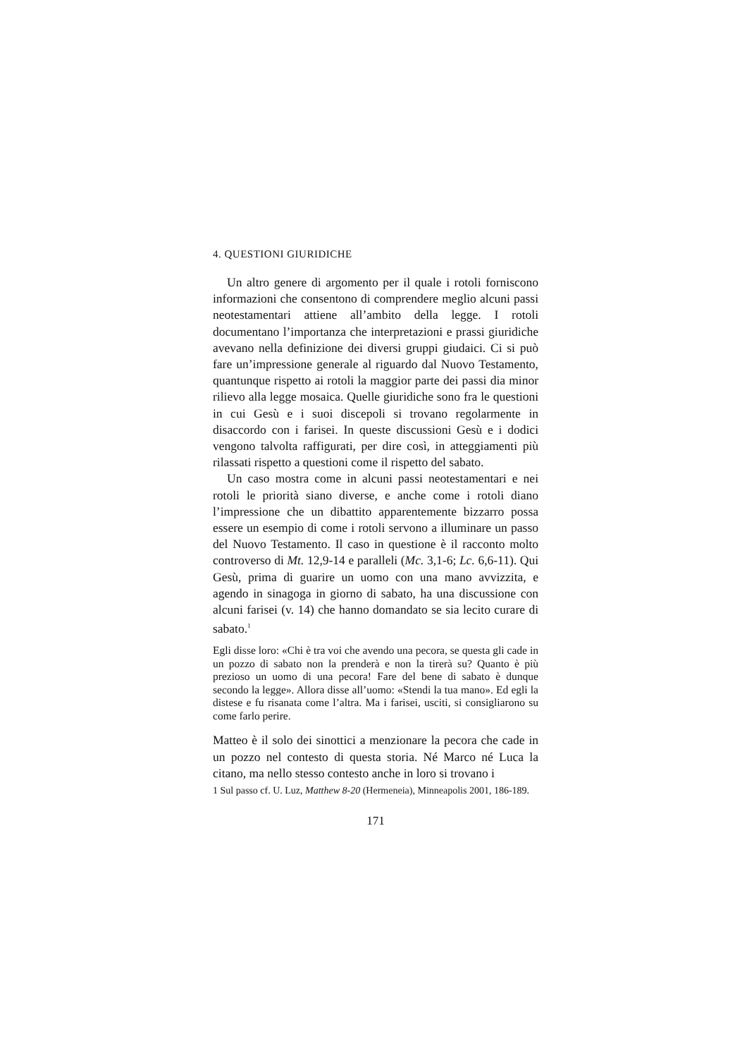4. QUESTIONI GIURIDICHE
Un altro genere di argomento per il quale i rotoli forniscono informazioni che consentono di comprendere meglio alcuni passi neotestamentari attiene all’ambito della legge. I rotoli documentano l’importanza che interpretazioni e prassi giuridiche avevano nella definizione dei diversi gruppi giudaici. Ci si può fare un’impressione generale al riguardo dal Nuovo Testamento, quantunque rispetto ai rotoli la maggior parte dei passi dia minor rilievo alla legge mosaica. Quelle giuridiche sono fra le questioni in cui Gesù e i suoi discepoli si trovano regolarmente in disaccordo con i farisei. In queste discussioni Gesù e i dodici vengono talvolta raffigurati, per dire così, in atteggiamenti più rilassati rispetto a questioni come il rispetto del sabato.
Un caso mostra come in alcuni passi neotestamentari e nei rotoli le priorità siano diverse, e anche come i rotoli diano l’impressione che un dibattito apparentemente bizzarro possa essere un esempio di come i rotoli servono a illuminare un passo del Nuovo Testamento. Il caso in questione è il racconto molto controverso di Mt. 12,9-14 e paralleli (Mc. 3,1-6; Lc. 6,6-11). Qui Gesù, prima di guarire un uomo con una mano avvizzita, e agendo in sinagoga in giorno di sabato, ha una discussione con alcuni farisei (v. 14) che hanno domandato se sia lecito curare di sabato.<sup>1</sup>
Egli disse loro: «Chi è tra voi che avendo una pecora, se questa gli cade in un pozzo di sabato non la prenderà e non la tirerà su? Quanto è più prezioso un uomo di una pecora! Fare del bene di sabato è dunque secondo la legge». Allora disse all’uomo: «Stendi la tua mano». Ed egli la distese e fu risanata come l’altra. Ma i farisei, usciti, si consigliarono su come farlo perire.
Matteo è il solo dei sinottici a menzionare la pecora che cade in un pozzo nel contesto di questa storia. Né Marco né Luca la citano, ma nello stesso contesto anche in loro si trovano i
1 Sul passo cf. U. Luz, Matthew 8-20 (Hermeneia), Minneapolis 2001, 186-189.
171